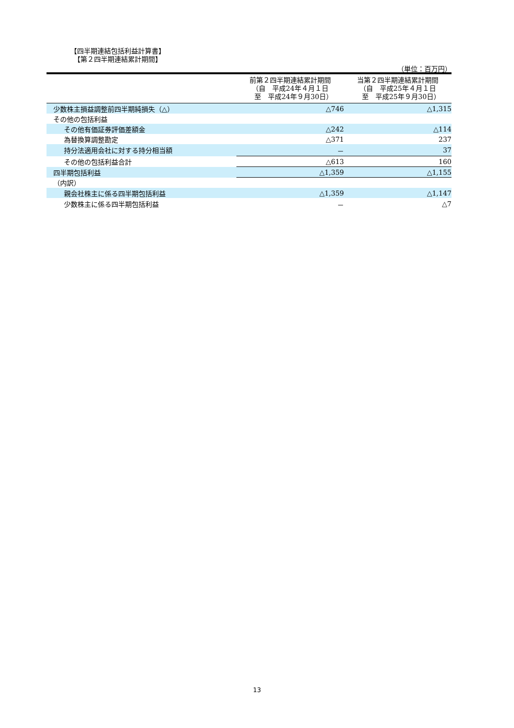【四半期連結包括利益計算書】
　【第２四半期連結累計期間】
（単位：百万円）
| | 前第２四半期連結累計期間 （自 平成24年４月１日 至 平成24年９月30日） | 当第２四半期連結累計期間 （自 平成25年４月１日 至 平成25年９月30日） |
| --- | --- | --- |
| 少数株主損益調整前四半期純損失（△） | △746 | △1,315 |
| その他の包括利益 | | |
| その他有価証券評価差額金 | △242 | △114 |
| 為替換算調整勘定 | △371 | 237 |
| 持分法適用会社に対する持分相当額 | － | 37 |
| その他の包括利益合計 | △613 | 160 |
| 四半期包括利益 | △1,359 | △1,155 |
| （内訳） | | |
| 親会社株主に係る四半期包括利益 | △1,359 | △1,147 |
| 少数株主に係る四半期包括利益 | － | △7 |
13